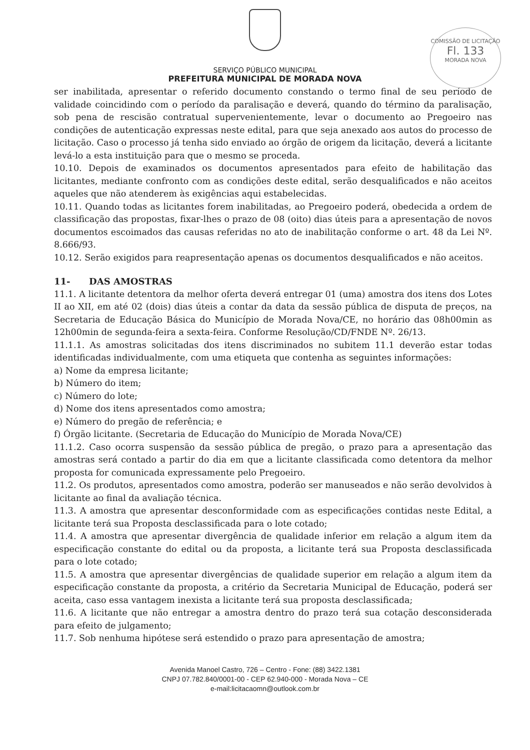COMISSÃO DE LICITAÇÃO
Fl. 133
MORADA NOVA
SERVIÇO PÚBLICO MUNICIPAL
PREFEITURA MUNICIPAL DE MORADA NOVA
ser inabilitada, apresentar o referido documento constando o termo final de seu período de validade coincidindo com o período da paralisação e deverá, quando do término da paralisação, sob pena de rescisão contratual supervenientemente, levar o documento ao Pregoeiro nas condições de autenticação expressas neste edital, para que seja anexado aos autos do processo de licitação. Caso o processo já tenha sido enviado ao órgão de origem da licitação, deverá a licitante levá-lo a esta instituição para que o mesmo se proceda.
10.10. Depois de examinados os documentos apresentados para efeito de habilitação das licitantes, mediante confronto com as condições deste edital, serão desqualificados e não aceitos aqueles que não atenderem às exigências aqui estabelecidas.
10.11. Quando todas as licitantes forem inabilitadas, ao Pregoeiro poderá, obedecida a ordem de classificação das propostas, fixar-lhes o prazo de 08 (oito) dias úteis para a apresentação de novos documentos escoimados das causas referidas no ato de inabilitação conforme o art. 48 da Lei Nº. 8.666/93.
10.12. Serão exigidos para reapresentação apenas os documentos desqualificados e não aceitos.
11- DAS AMOSTRAS
11.1. A licitante detentora da melhor oferta deverá entregar 01 (uma) amostra dos itens dos Lotes II ao XII, em até 02 (dois) dias úteis a contar da data da sessão pública de disputa de preços, na Secretaria de Educação Básica do Município de Morada Nova/CE, no horário das 08h00min as 12h00min de segunda-feira a sexta-feira. Conforme Resolução/CD/FNDE Nº. 26/13.
11.1.1. As amostras solicitadas dos itens discriminados no subitem 11.1 deverão estar todas identificadas individualmente, com uma etiqueta que contenha as seguintes informações:
a) Nome da empresa licitante;
b) Número do item;
c) Número do lote;
d) Nome dos itens apresentados como amostra;
e) Número do pregão de referência; e
f) Órgão licitante. (Secretaria de Educação do Município de Morada Nova/CE)
11.1.2. Caso ocorra suspensão da sessão pública de pregão, o prazo para a apresentação das amostras será contado a partir do dia em que a licitante classificada como detentora da melhor proposta for comunicada expressamente pelo Pregoeiro.
11.2. Os produtos, apresentados como amostra, poderão ser manuseados e não serão devolvidos à licitante ao final da avaliação técnica.
11.3. A amostra que apresentar desconformidade com as especificações contidas neste Edital, a licitante terá sua Proposta desclassificada para o lote cotado;
11.4. A amostra que apresentar divergência de qualidade inferior em relação a algum item da especificação constante do edital ou da proposta, a licitante terá sua Proposta desclassificada para o lote cotado;
11.5. A amostra que apresentar divergências de qualidade superior em relação a algum item da especificação constante da proposta, a critério da Secretaria Municipal de Educação, poderá ser aceita, caso essa vantagem inexista a licitante terá sua proposta desclassificada;
11.6. A licitante que não entregar a amostra dentro do prazo terá sua cotação desconsiderada para efeito de julgamento;
11.7. Sob nenhuma hipótese será estendido o prazo para apresentação de amostra;
Avenida Manoel Castro, 726 – Centro - Fone: (88) 3422.1381
CNPJ 07.782.840/0001-00 - CEP 62.940-000 - Morada Nova – CE
e-mail:licitacaomn@outlook.com.br